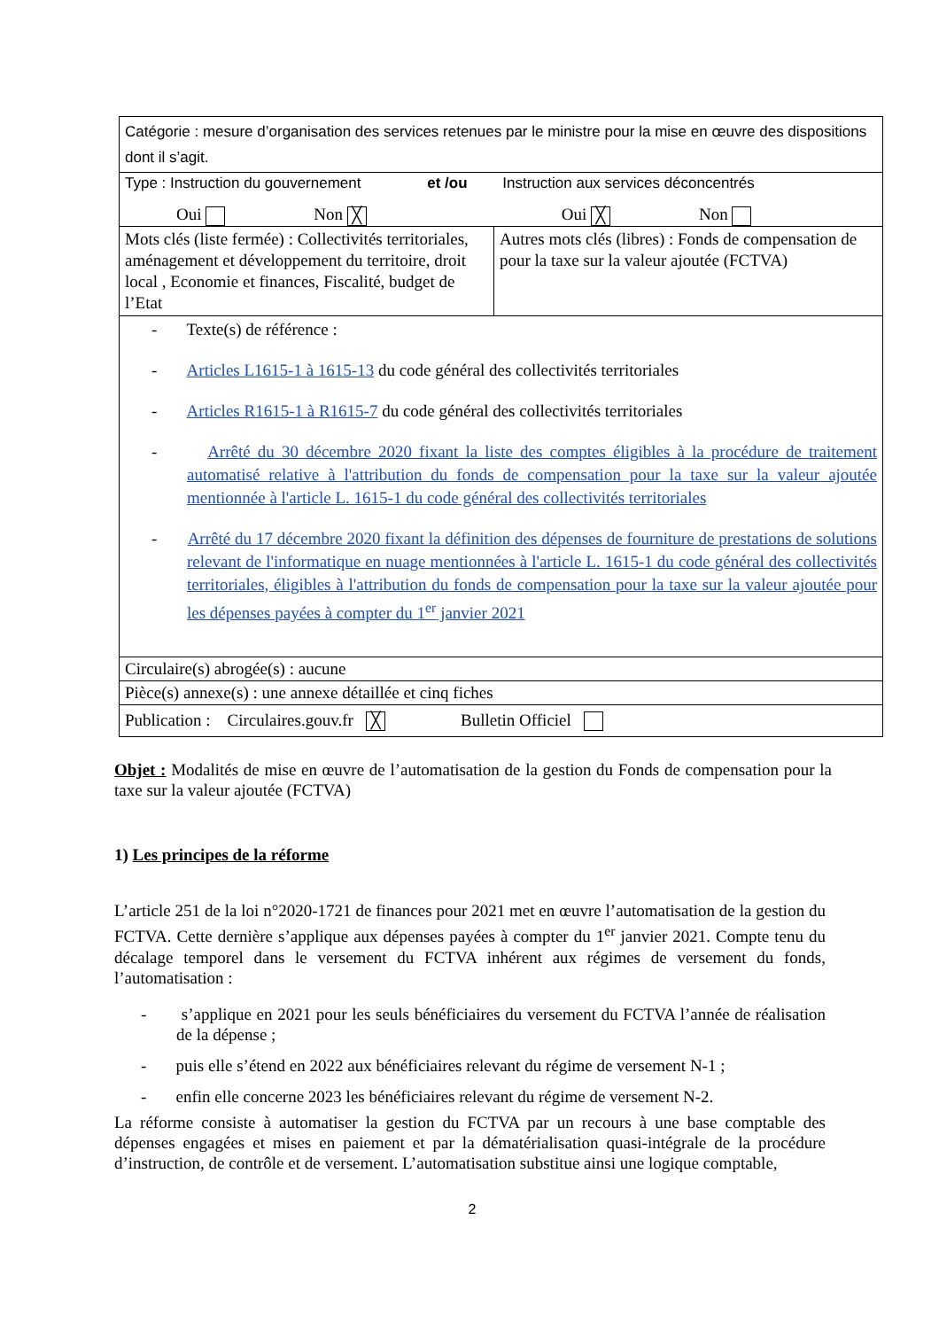| Catégorie : mesure d’organisation des services retenues par le ministre pour la mise en œuvre des dispositions dont il s’agit. | |
| Type : Instruction du gouvernement et /ou Instruction aux services déconcentrés Oui Non ╳ Oui ╳ Non | |
| Mots clés (liste fermée) : Collectivités territoriales, aménagement et développement du territoire, droit local , Economie et finances, Fiscalité, budget de l’Etat | Autres mots clés (libres) : Fonds de compensation de pour la taxe sur la valeur ajoutée (FCTVA) |
| - Texte(s) de référence : - Articles L1615-1 à 1615-13 du code général des collectivités territoriales - Articles R1615-1 à R1615-7 du code général des collectivités territoriales - Arrêté du 30 décembre 2020 fixant la liste des comptes éligibles à la procédure de traitement automatisé relative à l'attribution du fonds de compensation pour la taxe sur la valeur ajoutée mentionnée à l'article L. 1615-1 du code général des collectivités territoriales - Arrêté du 17 décembre 2020 fixant la définition des dépenses de fourniture de prestations de solutions relevant de l'informatique en nuage mentionnées à l'article L. 1615-1 du code général des collectivités territoriales, éligibles à l'attribution du fonds de compensation pour la taxe sur la valeur ajoutée pour les dépenses payées à compter du 1<sup>er</sup> janvier 2021 | |
| Circulaire(s) abrogée(s) : aucune | |
| Pièce(s) annexe(s) : une annexe détaillée et cinq fiches | |
| Publication : Circulaires.gouv.fr ╳ Bulletin Officiel | |
Objet : Modalités de mise en œuvre de l’automatisation de la gestion du Fonds de compensation pour la taxe sur la valeur ajoutée (FCTVA)
1) Les principes de la réforme
L’article 251 de la loi n°2020-1721 de finances pour 2021 met en œuvre l’automatisation de la gestion du FCTVA. Cette dernière s’applique aux dépenses payées à compter du 1<sup>er</sup> janvier 2021. Compte tenu du décalage temporel dans le versement du FCTVA inhérent aux régimes de versement du fonds, l’automatisation :
- s’applique en 2021 pour les seuls bénéficiaires du versement du FCTVA l’année de réalisation de la dépense ;
- puis elle s’étend en 2022 aux bénéficiaires relevant du régime de versement N-1 ;
- enfin elle concerne 2023 les bénéficiaires relevant du régime de versement N-2.
La réforme consiste à automatiser la gestion du FCTVA par un recours à une base comptable des dépenses engagées et mises en paiement et par la dématérialisation quasi-intégrale de la procédure d’instruction, de contrôle et de versement. L’automatisation substitue ainsi une logique comptable,
2